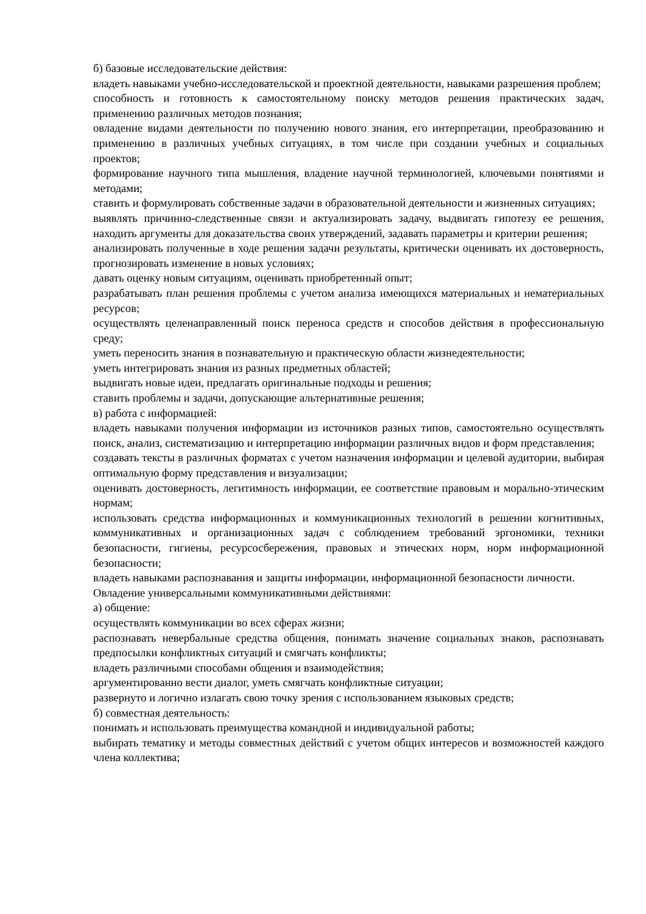б) базовые исследовательские действия:
владеть навыками учебно-исследовательской и проектной деятельности, навыками разрешения проблем;
способность и готовность к самостоятельному поиску методов решения практических задач, применению различных методов познания;
овладение видами деятельности по получению нового знания, его интерпретации, преобразованию и применению в различных учебных ситуациях, в том числе при создании учебных и социальных проектов;
формирование научного типа мышления, владение научной терминологией, ключевыми понятиями и методами;
ставить и формулировать собственные задачи в образовательной деятельности и жизненных ситуациях;
выявлять причинно-следственные связи и актуализировать задачу, выдвигать гипотезу ее решения, находить аргументы для доказательства своих утверждений, задавать параметры и критерии решения;
анализировать полученные в ходе решения задачи результаты, критически оценивать их достоверность, прогнозировать изменение в новых условиях;
давать оценку новым ситуациям, оценивать приобретенный опыт;
разрабатывать план решения проблемы с учетом анализа имеющихся материальных и нематериальных ресурсов;
осуществлять целенаправленный поиск переноса средств и способов действия в профессиональную среду;
уметь переносить знания в познавательную и практическую области жизнедеятельности;
уметь интегрировать знания из разных предметных областей;
выдвигать новые идеи, предлагать оригинальные подходы и решения;
ставить проблемы и задачи, допускающие альтернативные решения;
в) работа с информацией:
владеть навыками получения информации из источников разных типов, самостоятельно осуществлять поиск, анализ, систематизацию и интерпретацию информации различных видов и форм представления;
создавать тексты в различных форматах с учетом назначения информации и целевой аудитории, выбирая оптимальную форму представления и визуализации;
оценивать достоверность, легитимность информации, ее соответствие правовым и морально-этическим нормам;
использовать средства информационных и коммуникационных технологий в решении когнитивных, коммуникативных и организационных задач с соблюдением требований эргономики, техники безопасности, гигиены, ресурсосбережения, правовых и этических норм, норм информационной безопасности;
владеть навыками распознавания и защиты информации, информационной безопасности личности.
Овладение универсальными коммуникативными действиями:
а) общение:
осуществлять коммуникации во всех сферах жизни;
распознавать невербальные средства общения, понимать значение социальных знаков, распознавать предпосылки конфликтных ситуаций и смягчать конфликты;
владеть различными способами общения и взаимодействия;
аргументированно вести диалог, уметь смягчать конфликтные ситуации;
развернуто и логично излагать свою точку зрения с использованием языковых средств;
б) совместная деятельность:
понимать и использовать преимущества командной и индивидуальной работы;
выбирать тематику и методы совместных действий с учетом общих интересов и возможностей каждого члена коллектива;